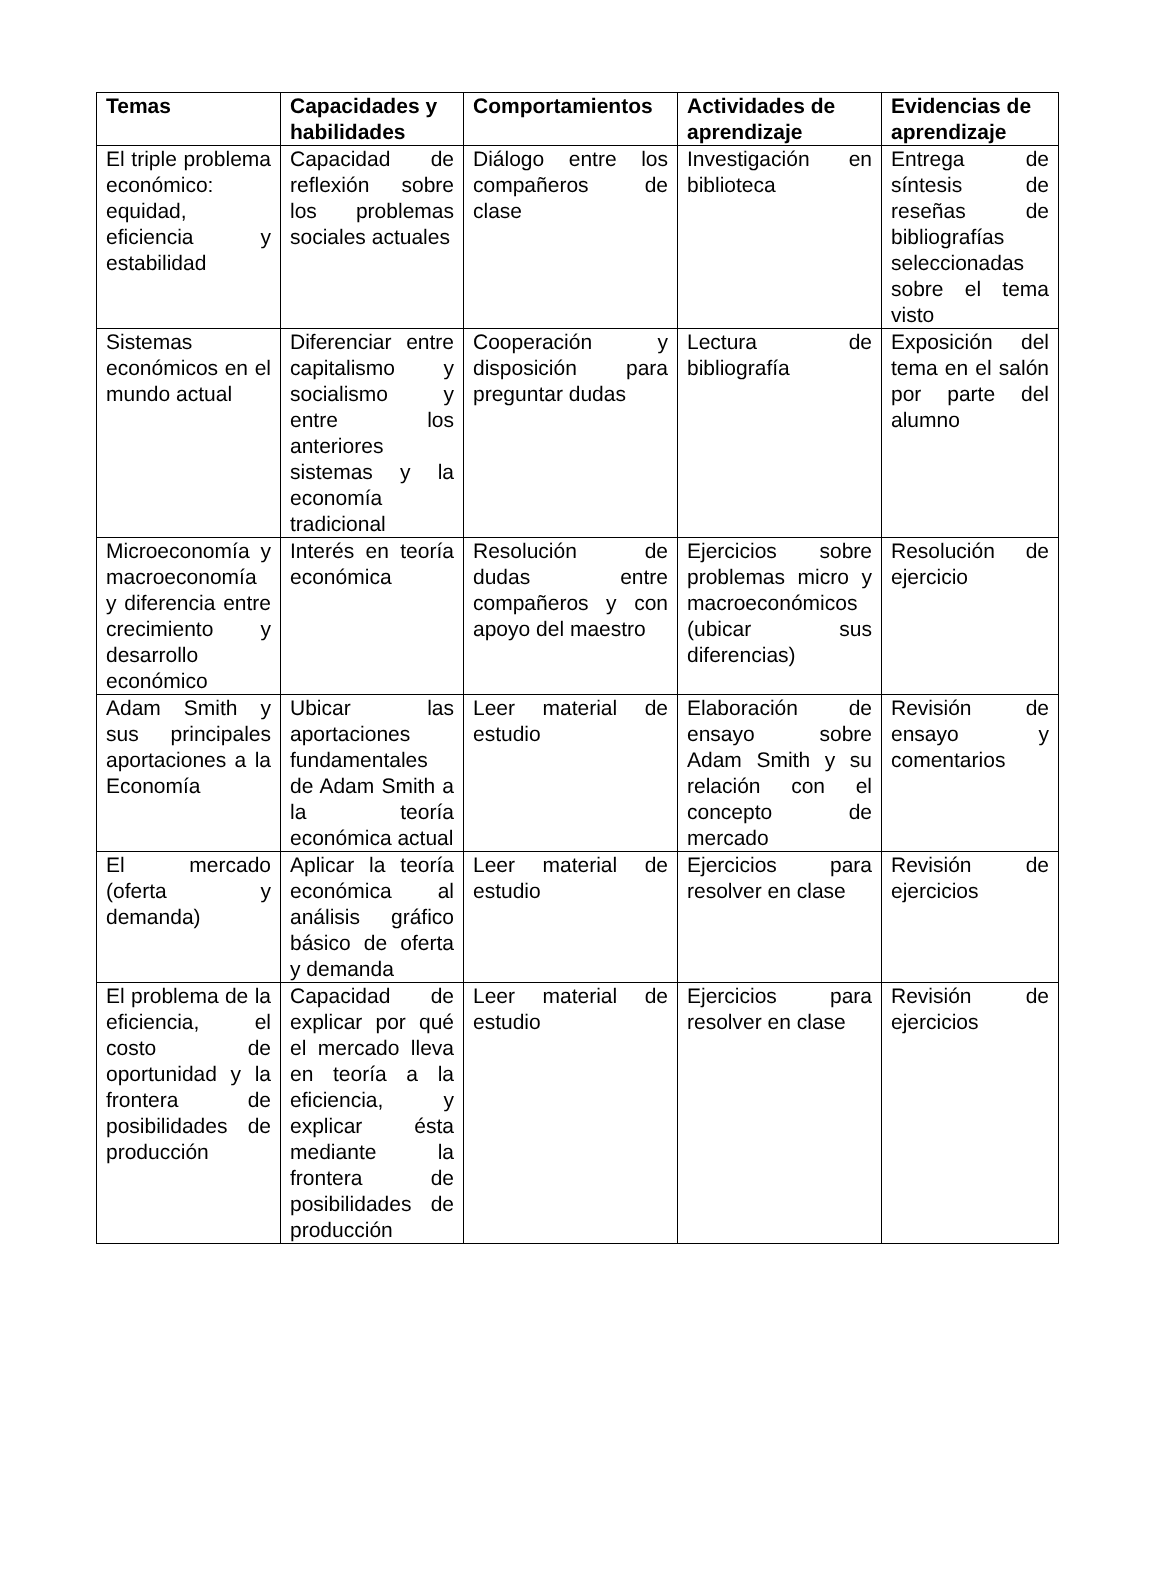| Temas | Capacidades y habilidades | Comportamientos | Actividades de aprendizaje | Evidencias de aprendizaje |
| --- | --- | --- | --- | --- |
| El triple problema económico: equidad, eficiencia y estabilidad | Capacidad de reflexión sobre los problemas sociales actuales | Diálogo entre los compañeros de clase | Investigación en biblioteca | Entrega de síntesis de reseñas de bibliografías seleccionadas sobre el tema visto |
| Sistemas económicos en el mundo actual | Diferenciar entre capitalismo y socialismo y entre los anteriores sistemas y la economía tradicional | Cooperación y disposición para preguntar dudas | Lectura de bibliografía | Exposición del tema en el salón por parte del alumno |
| Microeconomía y macroeconomía y diferencia entre crecimiento y desarrollo económico | Interés en teoría económica | Resolución de dudas entre compañeros y con apoyo del maestro | Ejercicios sobre problemas micro y macroeconómicos (ubicar sus diferencias) | Resolución de ejercicio |
| Adam Smith y sus principales aportaciones a la Economía | Ubicar las aportaciones fundamentales de Adam Smith a la teoría económica actual | Leer material de estudio | Elaboración de ensayo sobre Adam Smith y su relación con el concepto de mercado | Revisión de ensayo y comentarios |
| El mercado (oferta y demanda) | Aplicar la teoría económica al análisis gráfico básico de oferta y demanda | Leer material de estudio | Ejercicios para resolver en clase | Revisión de ejercicios |
| El problema de la eficiencia, el costo de oportunidad y la frontera de posibilidades de producción | Capacidad de explicar por qué el mercado lleva en teoría a la eficiencia, y explicar ésta mediante la frontera de posibilidades de producción | Leer material de estudio | Ejercicios para resolver en clase | Revisión de ejercicios |